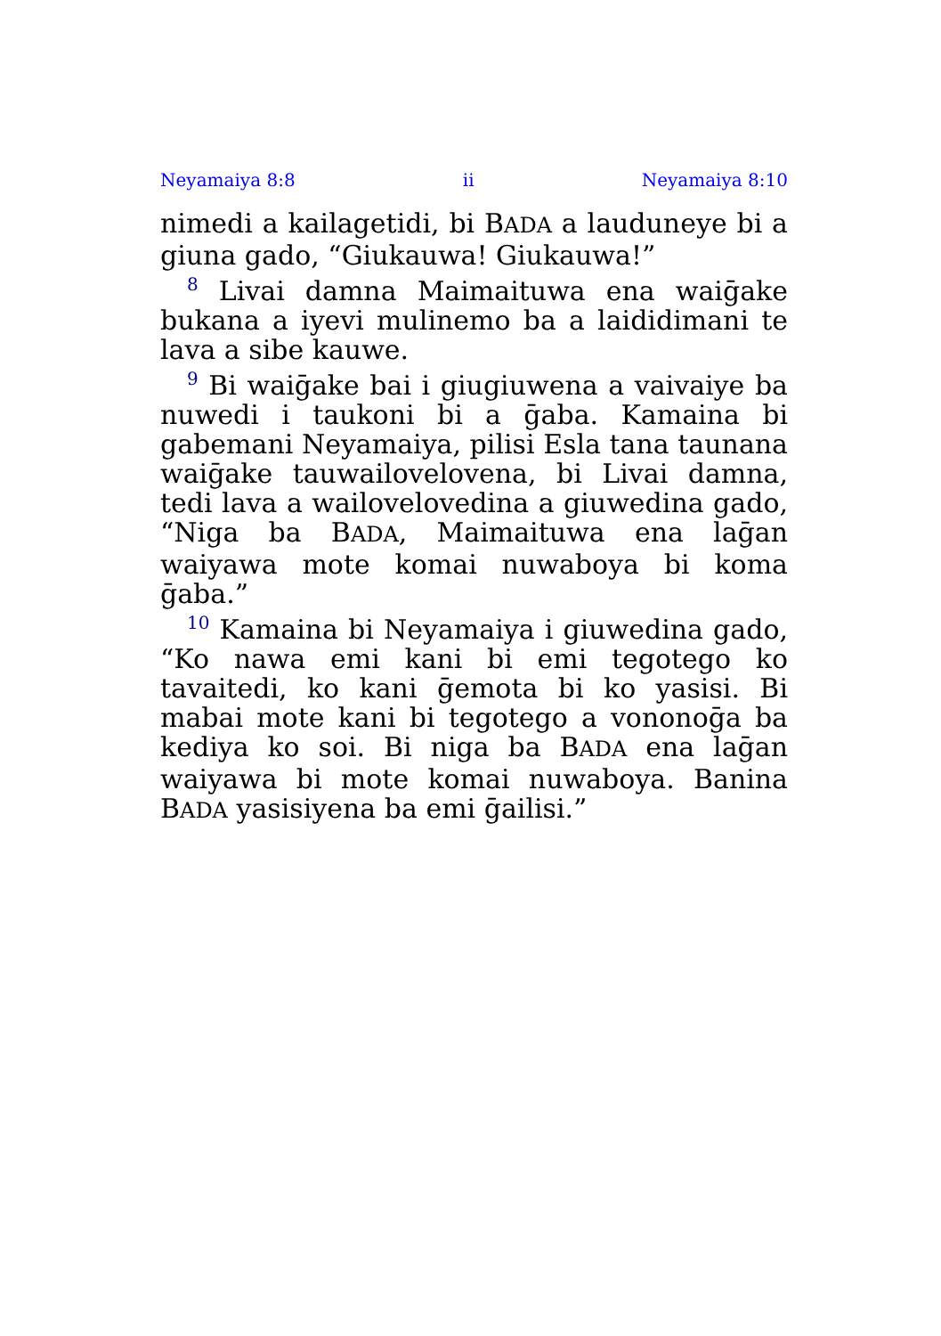Neyamaiya 8:8 ii Neyamaiya 8:10
nimedi a kailagetidi, bi BADA a lauduneye bi a giuna gado, “Giukauwa! Giukauwa!”
<sup>8</sup> Livai damna Maimaituwa ena waiḡake bukana a iyevi mulinemo ba a laididimani te lava a sibe kauwe.
<sup>9</sup> Bi waiḡake bai i giugiuwena a vaivaiye ba nuwedi i taukoni bi a ḡaba. Kamaina bi gabemani Neyamaiya, pilisi Esla tana taunana waiḡake tauwailovelovena, bi Livai damna, tedi lava a wailovelovedina a giuwedina gado, “Niga ba BADA, Maimaituwa ena laḡan waiyawa mote komai nuwaboya bi koma ḡaba.”
<sup>10</sup> Kamaina bi Neyamaiya i giuwedina gado, “Ko nawa emi kani bi emi tegotego ko tavaitedi, ko kani ḡemota bi ko yasisi. Bi mabai mote kani bi tegotego a vononoḡa ba kediya ko soi. Bi niga ba BADA ena laḡan waiyawa bi mote komai nuwaboya. Banina BADA yasisiyena ba emi ḡailisi.”